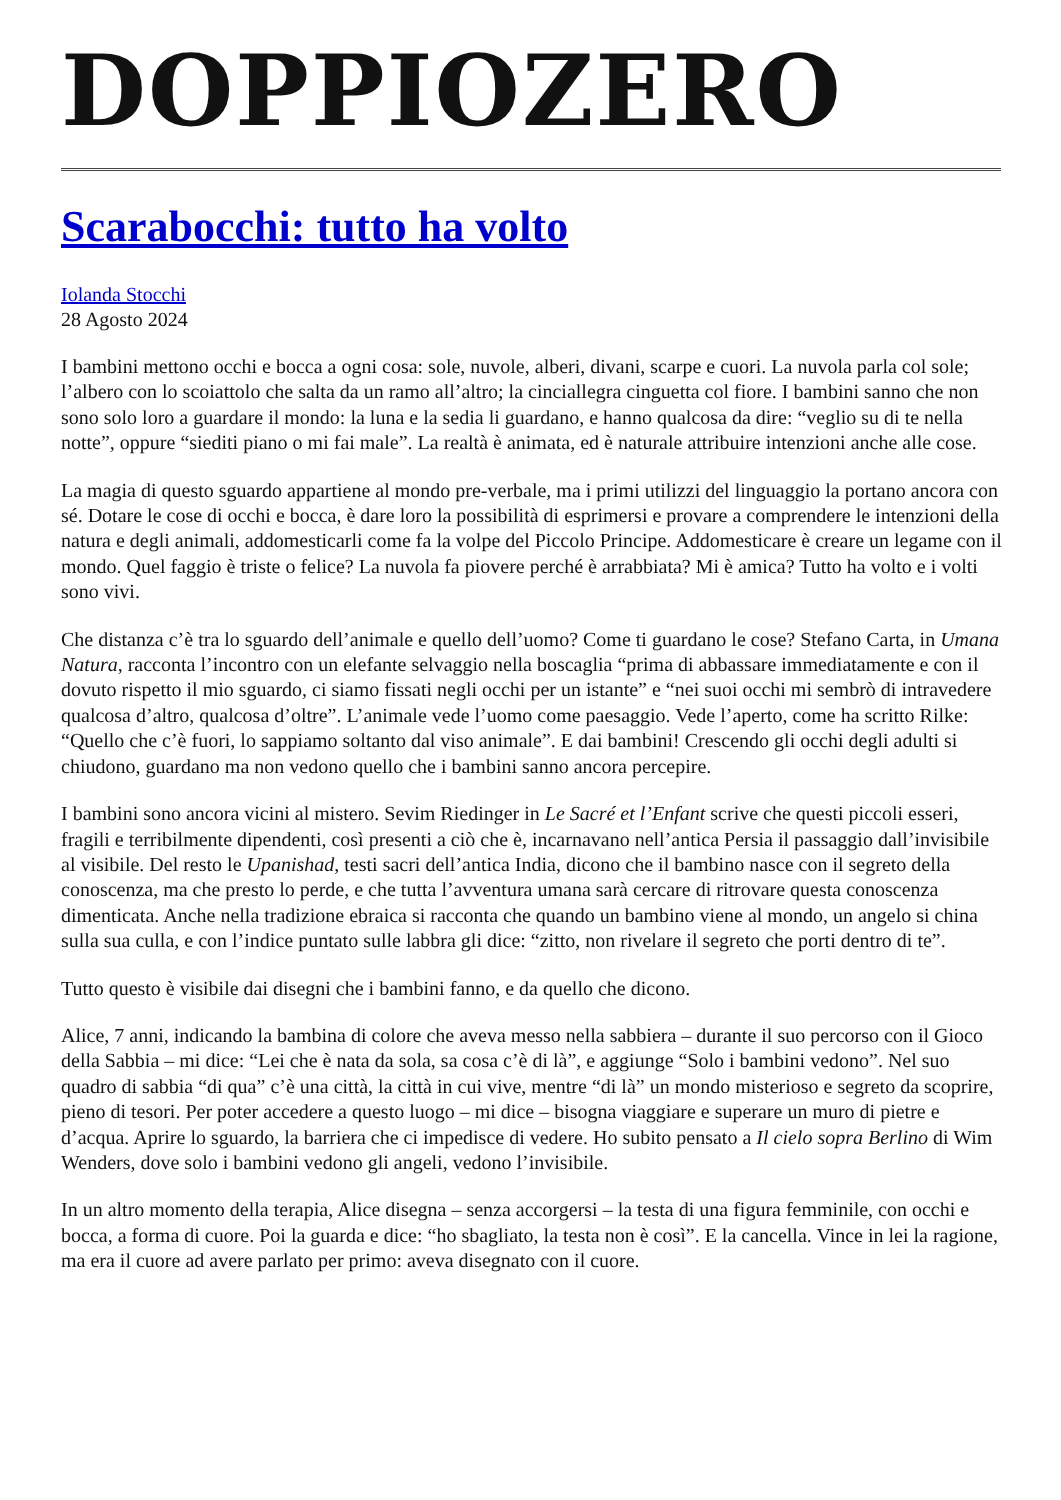DOPPIOZERO
Scarabocchi: tutto ha volto
Iolanda Stocchi
28 Agosto 2024
I bambini mettono occhi e bocca a ogni cosa: sole, nuvole, alberi, divani, scarpe e cuori. La nuvola parla col sole; l’albero con lo scoiattolo che salta da un ramo all’altro; la cinciallegra cinguetta col fiore. I bambini sanno che non sono solo loro a guardare il mondo: la luna e la sedia li guardano, e hanno qualcosa da dire: “veglio su di te nella notte”, oppure “siediti piano o mi fai male”. La realtà è animata, ed è naturale attribuire intenzioni anche alle cose.
La magia di questo sguardo appartiene al mondo pre-verbale, ma i primi utilizzi del linguaggio la portano ancora con sé. Dotare le cose di occhi e bocca, è dare loro la possibilità di esprimersi e provare a comprendere le intenzioni della natura e degli animali, addomesticarli come fa la volpe del Piccolo Principe. Addomesticare è creare un legame con il mondo. Quel faggio è triste o felice? La nuvola fa piovere perché è arrabbiata? Mi è amica? Tutto ha volto e i volti sono vivi.
Che distanza c’è tra lo sguardo dell’animale e quello dell’uomo? Come ti guardano le cose? Stefano Carta, in Umana Natura, racconta l’incontro con un elefante selvaggio nella boscaglia “prima di abbassare immediatamente e con il dovuto rispetto il mio sguardo, ci siamo fissati negli occhi per un istante” e “nei suoi occhi mi sembrò di intravedere qualcosa d’altro, qualcosa d’oltre”. L’animale vede l’uomo come paesaggio. Vede l’aperto, come ha scritto Rilke: “Quello che c’è fuori, lo sappiamo soltanto dal viso animale”. E dai bambini! Crescendo gli occhi degli adulti si chiudono, guardano ma non vedono quello che i bambini sanno ancora percepire.
I bambini sono ancora vicini al mistero. Sevim Riedinger in Le Sacré et l’Enfant scrive che questi piccoli esseri, fragili e terribilmente dipendenti, così presenti a ciò che è, incarnavano nell’antica Persia il passaggio dall’invisibile al visibile. Del resto le Upanishad, testi sacri dell’antica India, dicono che il bambino nasce con il segreto della conoscenza, ma che presto lo perde, e che tutta l’avventura umana sarà cercare di ritrovare questa conoscenza dimenticata. Anche nella tradizione ebraica si racconta che quando un bambino viene al mondo, un angelo si china sulla sua culla, e con l’indice puntato sulle labbra gli dice: “zitto, non rivelare il segreto che porti dentro di te”.
Tutto questo è visibile dai disegni che i bambini fanno, e da quello che dicono.
Alice, 7 anni, indicando la bambina di colore che aveva messo nella sabbiera – durante il suo percorso con il Gioco della Sabbia – mi dice: “Lei che è nata da sola, sa cosa c’è di là”, e aggiunge “Solo i bambini vedono”. Nel suo quadro di sabbia “di qua” c’è una città, la città in cui vive, mentre “di là” un mondo misterioso e segreto da scoprire, pieno di tesori. Per poter accedere a questo luogo – mi dice – bisogna viaggiare e superare un muro di pietre e d’acqua. Aprire lo sguardo, la barriera che ci impedisce di vedere. Ho subito pensato a Il cielo sopra Berlino di Wim Wenders, dove solo i bambini vedono gli angeli, vedono l’invisibile.
In un altro momento della terapia, Alice disegna – senza accorgersi – la testa di una figura femminile, con occhi e bocca, a forma di cuore. Poi la guarda e dice: “ho sbagliato, la testa non è così”. E la cancella. Vince in lei la ragione, ma era il cuore ad avere parlato per primo: aveva disegnato con il cuore.